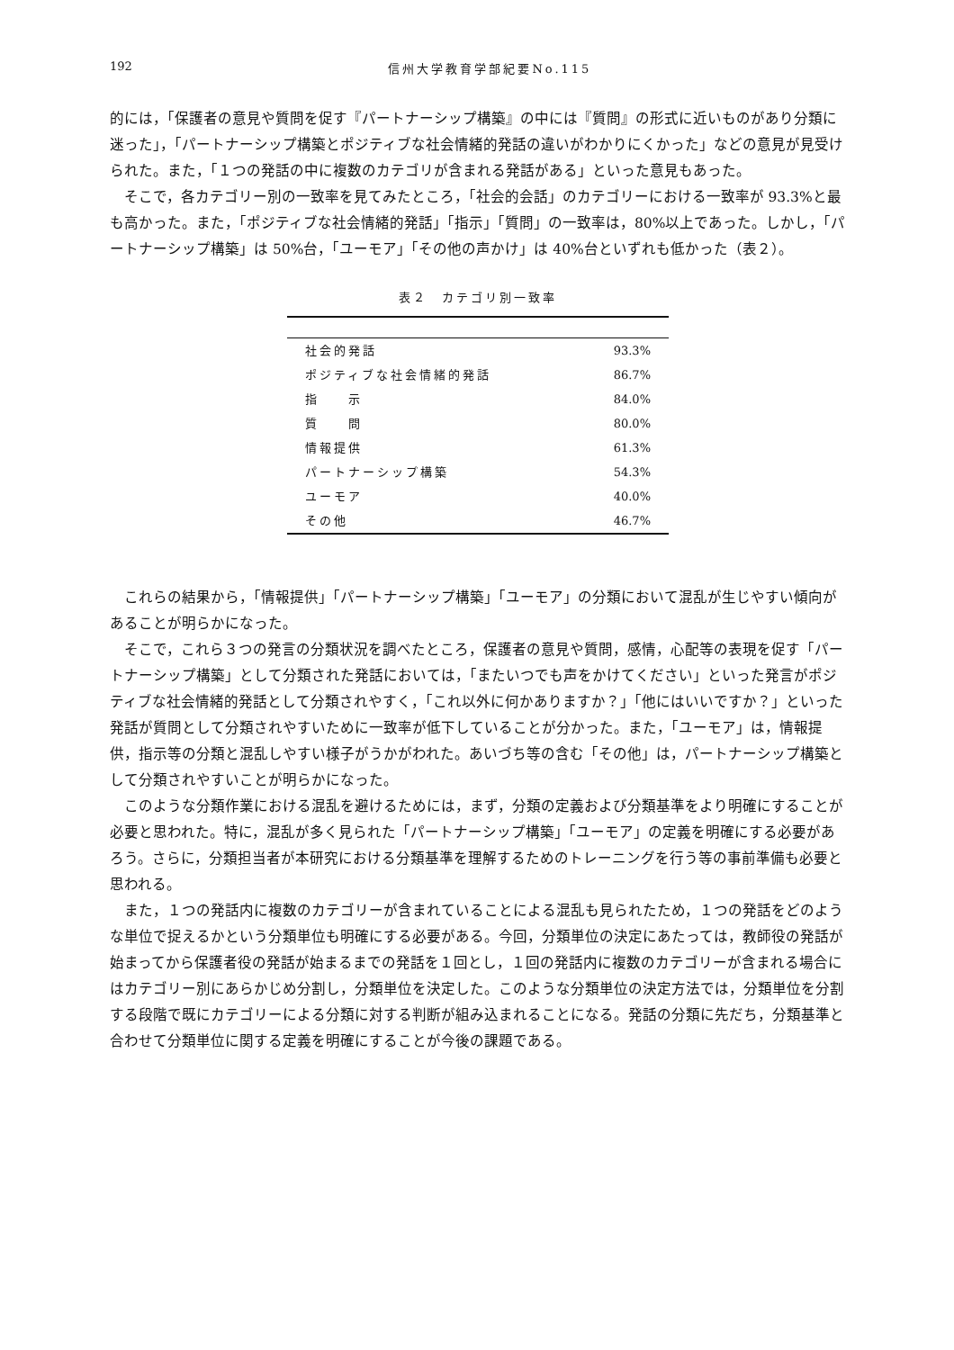192
信州大学教育学部紀要No.115
的には，「保護者の意見や質問を促す『パートナーシップ構築』の中には『質問』の形式に近いものがあり分類に迷った」，「パートナーシップ構築とポジティブな社会情緒的発話の違いがわかりにくかった」などの意見が見受けられた。また，「１つの発話の中に複数のカテゴリが含まれる発話がある」といった意見もあった。
そこで，各カテゴリー別の一致率を見てみたところ，「社会的会話」のカテゴリーにおける一致率が 93.3%と最も高かった。また，「ポジティブな社会情緒的発話」「指示」「質問」の一致率は，80%以上であった。しかし，「パートナーシップ構築」は 50%台，「ユーモア」「その他の声かけ」は 40%台といずれも低かった（表２）。
表２　カテゴリ別一致率
| 社会的発話 | 93.3% |
| ポジティブな社会情緒的発話 | 86.7% |
| 指 示 | 84.0% |
| 質 問 | 80.0% |
| 情報提供 | 61.3% |
| パートナーシップ構築 | 54.3% |
| ユーモア | 40.0% |
| その他 | 46.7% |
これらの結果から，「情報提供」「パートナーシップ構築」「ユーモア」の分類において混乱が生じやすい傾向があることが明らかになった。
そこで，これら３つの発言の分類状況を調べたところ，保護者の意見や質問，感情，心配等の表現を促す「パートナーシップ構築」として分類された発話においては，「またいつでも声をかけてください」といった発言がポジティブな社会情緒的発話として分類されやすく，「これ以外に何かありますか？」「他にはいいですか？」といった発話が質問として分類されやすいために一致率が低下していることが分かった。また，「ユーモア」は，情報提供，指示等の分類と混乱しやすい様子がうかがわれた。あいづち等の含む「その他」は，パートナーシップ構築として分類されやすいことが明らかになった。
このような分類作業における混乱を避けるためには，まず，分類の定義および分類基準をより明確にすることが必要と思われた。特に，混乱が多く見られた「パートナーシップ構築」「ユーモア」の定義を明確にする必要があろう。さらに，分類担当者が本研究における分類基準を理解するためのトレーニングを行う等の事前準備も必要と思われる。
また，１つの発話内に複数のカテゴリーが含まれていることによる混乱も見られたため，１つの発話をどのような単位で捉えるかという分類単位も明確にする必要がある。今回，分類単位の決定にあたっては，教師役の発話が始まってから保護者役の発話が始まるまでの発話を１回とし，１回の発話内に複数のカテゴリーが含まれる場合にはカテゴリー別にあらかじめ分割し，分類単位を決定した。このような分類単位の決定方法では，分類単位を分割する段階で既にカテゴリーによる分類に対する判断が組み込まれることになる。発話の分類に先だち，分類基準と合わせて分類単位に関する定義を明確にすることが今後の課題である。